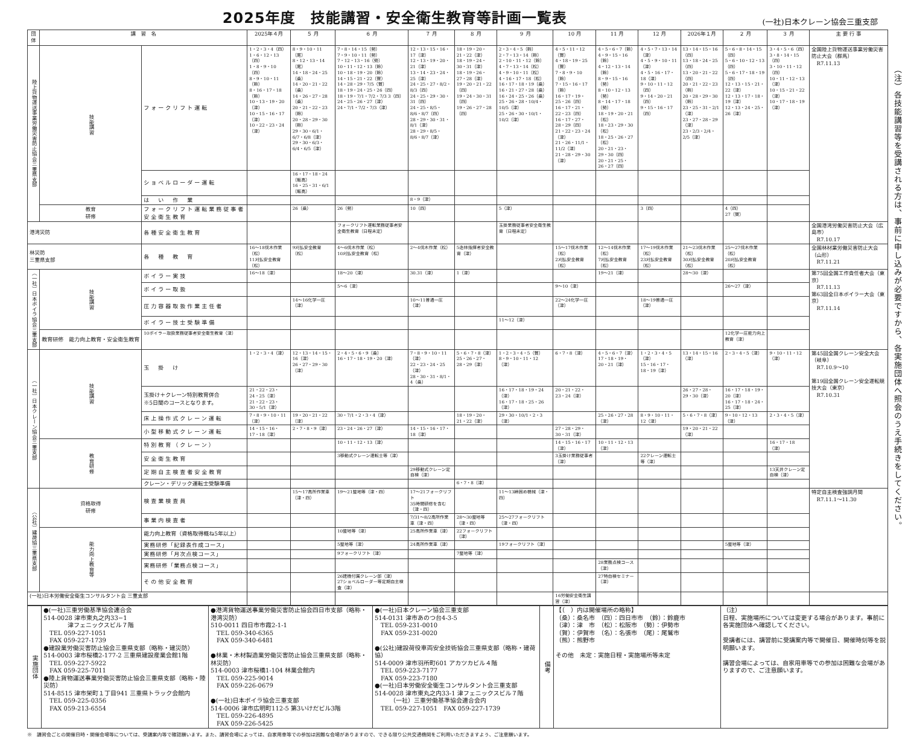2025年度　技能講習・安全衛生教育等計画一覧表
(一社)日本クレーン協会三重支部
| 団体 | 講 習 名 | | 2025年４月 | ５ 月 | ６ 月 | ７ 月 | ８ 月 | ９ 月 | 10 月 | 11 月 | 12 月 | 2026年１月 | ２ 月 | ３ 月 | 主 要 行 事 |
| --- | --- | --- | --- | --- | --- | --- | --- | --- | --- | --- | --- | --- | --- | --- | --- |
| 陸上貨物運送事業労働災害防止協会三重県支部 | 技能講習 | フォークリフト運転 | 1・2・3・4（四） 1・6・12・13（四） 1・8・9・10（四） 8・9・10・11（鈴） 8・16・17・18（鈴） 10・13・19・20（津） 10・15・16・17（津） 10・22・23・24（津） | 8・9・10・11（尾） 8・12・13・14（尾） 14・18・24・25（桑） 14・20・21・22（桑） 14・26・27・28（桑） 20・21・22・23（鈴） 20・28・29・30（鈴） 29・30・6/1・6/7・6/8（津） 29・30・6/3・6/4・6/5（津） | 7・8・14・15（勢） 7・9・10・11（勢） 7・12・13・16（勢） 10・11・12・13（鈴） 10・18・19・20（鈴） 14・15・21・22（賀） 14・28・29・7/5（賀） 18・19・24・25・26（四） 18・19・7/1・7/2・7/3 3（四） 24・25・26・27（津） 24・7/1・7/2・7/3（津） | 12・13・15・16・17（津） 12・13・19・20・21（津） 13・14・23・24・25（津） 24・25・27・8/2・8/3（四） 24・25・29・30・31（四） 24・25・8/5・8/6・8/7（四） 28・29・30・31・8/1（津） 28・29・8/5・8/6・8/7（津） | 18・19・20・21・22（津） 18・19・24・30・31（津） 18・19・26・27・28（津） 19・20・21・22（四） 19・24・30・31（四） 19・26・27・28（四） | 2・3・4・5（鈴） 2・7・13・14（鈴） 2・10・11・12（鈴） 4・7・13・14（松） 4・9・10・11（松） 4・16・17・18（松） 16・17・18・19（桑） 16・21・27・28（桑） 16・24・25・26（桑） 25・26・28・10/4・10/5（津） 25・26・30・10/1・10/2（津） | 4・5・11・12（賀） 4・18・19・25（賀） 7・8・9・10（鈴） 7・15・16・17（鈴） 16・17・19・25・26（四） 16・17・21・22・23（四） 16・17・27・28・29（四） 21・22・23・24（津） 21・26・11/1・11/2（津） 21・28・29・30（津） | 4・5・6・7（鈴） 4・9・15・16（鈴） 4・12・13・14（鈴） 8・9・15・16（勢） 8・10・12・13（勢） 8・14・17・18（勢） 18・19・20・21（松） 18・23・29・30（松） 18・25・26・27（松） 20・21・23・29・30（四） 20・21・25・26・27（四） | 4・5・7・13・14（津） 4・5・9・10・11（津） 4・5・16・17・18（津） 9・10・11・12（四） 9・14・20・21（四） 9・15・16・17（四） | 13・14・15・16（四） 13・18・24・25（四） 13・20・21・22（四） 20・21・22・23（鈴） 20・28・29・30（鈴） 23・25・31・2/1（津） 23・27・28・29（津） 23・2/3・2/4・2/5（津） | 5・6・8・14・15（四） 5・6・10・12・13（四） 5・6・17・18・19（四） 12・13・15・21・22（津） 12・13・17・18・19（津） 12・13・24・25・26（津） | 3・4・5・6（四） 3・8・14・15（四） 3・10・11・12（四） 10・11・12・13（津） 10・15・21・22（津） 10・17・18・19（津） | 全国陸上貨物運送事業労働災害防止大会（群馬） R7.11.13 |
| | | ショベルローダー運転 | | 16・17・18・24（飯高） 16・25・31・6/1（飯高） | | | | | | | | | | | |
| | | は い 作 業 | | | | 8・9（津） | | | | | | | | | |
| | 教育 研修 | フォークリフト運転業務従事者 安全衛生教育 | | 26（桑） | 26（勢） | 10（四） | | 5（津） | | | 3（四） | | 4（四） 27（賀） | | |
| 港湾災防 | | 各種安全衛生教育 | | | フォークリフト運転業務従事者安全衛生教育（日程未定） | | | 玉掛業務従事者安全衛生教育（日程未定） | | | | | | | 全国港湾労働災害防止大会（広島市） R7.10.17 |
| 林災防 三重県支部 | | 各 種 教 育 | 16〜18伐木作業（松） 11刈払安全教育（松） | 9刈払安全教育（松） | 4〜6伐木作業（松） 10刈払安全教育（松） | 2〜4伐木作業（松） | 5造林指揮者安全教育（津） | | 15〜17伐木作業（松） 2刈払安全教育（松） | 12〜14伐木作業（松） 7刈払安全教育（松） | 17〜19伐木作業（松） 23刈払安全教育（松） | 21〜23伐木作業（松） 30刈払安全教育（松） | 25〜27伐木作業（松） 20刈払安全教育（松） | | 全国林材業労働災害防止大会（山形） R7.11.21 |
| （一社）日本ボイラ協会三重支部 | 技能講習 | ボイラー実技 | 16〜18（津） | | 18〜20（津） | 30.31（津） | 1（津） | | | 19〜21（津） | | 28〜30（津） | | | 第75回全国工作責任者大会（東京） R7.11.13 第63回全日本ボイラー大会（東京） R7.11.14 |
| | | ボイラー取扱 | | | 5〜6（津） | | | | 9〜10（津） | | | | 26〜27（津） | | |
| | | 圧力容器取扱作業主任者 | | 14〜16化学一圧（津） | | 10〜11普通一圧（津） | | | 22〜24化学一圧（津） | | 18〜19普通一圧（津） | | | | |
| | | ボイラー技士受験準備 | | | | | | 11〜12（津） | | | | | | | |
| | 教育研修 能力向上教育・安全衛生教育 | 10ボイラー取扱業務従事者安全衛生教育（津） | | | | | | | | | | | 12化学一圧能力向上教育（津） | | |
| （一社）日本クレーン協会三重支部 | 技能講習 | 玉 掛 け | 1・2・3・4（津） | 12・13・14・15・16（津） 26・27・29・30（津） | 2・4・5・6・9（桑） 16・17・18・19・20（津） | 7・8・9・10・11（津） 22・23・24・25（津） 28・30・31・8/1・4（桑） | 5・6・7・8（津） 25・26・27・28・29（津） | 1・2・3・4・5（賀） 8・9・10・11・12（津） | 6・7・8（津） | 4・5・6・7（津） 17・18・19・20・21（津） | 1・2・3・4・5（津） 15・16・17・18・19（津） | 13・14・15・16（津） | 2・3・4・5（津） | 9・10・11・12（津） | 第45回全国クレーン安全大会（岐阜） R7.10.9〜10 第19回全国クレーン安全運転競技大会（東京） R7.10.31 |
| | | 玉掛け＋クレーン特別教育併合 ※5日間のコースとなります。 | 21・22・23・24・25（津） 21・22・23・30・5/1（津） | | | | | 16・17・18・19・24（津） 16・17・18・25・26（津） | 20・21・22・23・24（津） | | | 26・27・28・29・30（津） | 16・17・18・19・20（津） 16・17・18・24・25（津） | | |
| | | 床上操作式クレーン運転 | 7・8・9・10・11（津） | 19・20・21・22（津） | 30・7/1・2・3・4（津） | | 18・19・20・21・22（津） | 29・30・10/1・2・3（津） | | 25・26・27・28（津） | 8・9・10・11・12（津） | 5・6・7・8（津） | 9・10・12・13（津） | 2・3・4・5（津） | |
| | | 小型移動式クレーン運転 | 14・15・16・17・18（津） | 2・7・8・9（津） | 23・24・26・27（津） | 14・15・16・17・18（津） | | | 27・28・29・30・31（津） | | | 19・20・21・22（津） | | | |
| | 教育研修 | 特別教育（クレーン） | | | 10・11・12・13（津） | | | | 14・15・16・17（津） | 10・11・12・13（津） | | | | 16・17・18（津） | |
| | | 安全衛生教育 | | | 3移動式クレーン運転士等（津） | | | | 3玉掛け業務従事者（津） | | 22クレーン運転士等（津） | | | | |
| | | 定期自主検査者安全教育 | | | | 29移動式クレーン定自検（津） | | | | | | | | 13天井クレーン定自検（津） | |
| | | クレーン・デリック運転士受験準備 | | | | | 6・7・8（津） | | | | | | | | |
| （公社）建荷協三重県支部 | 資格取得 研修 | 検査業検査員 | | 15〜17高所作業車（津・四） | 19〜21整地等（津・四） | 17〜21フォークリフト 35時間研修を含む（津・四） | | 11〜13締固め機械（津・四） | | | | | | | 特定自主検査強調月間 R7.11.1〜11.30 |
| | | 事業内検査者 | | | | 7/31〜8/2高所作業車（津・四） | 28〜30整地等（津・四） | 25〜27フォークリフト（津・四） | | | | | | | |
| | 能力向上教育等 | 能力向上教育（資格取得概ね5年以上） | | | 10整地等（津） | 25高所作業車（津） | 22フォークリフト（津） | | | | | | | | |
| | | 実務研修「記録表作成コース」 | | | 5整地等（津） | 24高所作業車（津） | | 19フォークリフト（津） | | | | | 5整地等（津） | | |
| | | 実務研修「月次点検コース」 | | | 9フォークリフト（津） | | 7整地等（津） | | | | | | | | |
| | | 実務研修「業務点検コース」 | | | | | | | | 28業務点検コース（津） | | | | | |
| | | その他安全教育 | | | 26建機付属クレーン部（津） 27ショベルローダー等定期自主検査（津） | | | | | 27特自検セミナー（津） | | | | | |
| (一社)日本労働安全衛生コンサルタント会 三重支部 | | | | | | | | | 16労働安全衛生講習（津） | | | | | | |
| 実施団体 | ●(一社)三重労働基準協会連合会 514-0028 津市東丸之内33−1 津フェニックスビル７階 TEL 059-227-1051 FAX 059-227-1739 ●建設業労働災害防止協会三重県支部（略称・建災防） 514-0003 津市桜橋2-177-2 三重県建設産業会館1階 TEL 059-227-5922 FAX 059-225-7011 ●陸上貨物運送事業労働災害防止協会三重県支部（略称・陸災防） 514-8515 津市栄町１丁目941 三重県トラック会館内 TEL 059-225-0356 FAX 059-213-6554 | ●港湾貨物運送事業労働災害防止協会四日市支部（略称・港湾災防） 510-0011 四日市市霞2-1-1 TEL 059-340-6365 FAX 059-340-6481 ●林業・木材製造業労働災害防止協会三重県支部（略称・林災防） 514-0003 津市桜橋1-104 林業会館内 TEL 059-225-9014 FAX 059-226-0679 ●(一社)日本ボイラ協会三重支部 514-0006 津市広明町112-5 第3いけだビル3階 TEL 059-226-4895 FAX 059-226-5425 | ●(一社)日本クレーン協会三重支部 514-0131 津市あのつ台4-3-5 TEL 059-231-0010 FAX 059-231-0020 ●(公社)建設荷役車両安全技術協会三重県支部（略称・建荷協） 514-0009 津市羽所町601 アカツカビル４階 TEL 059-223-7177 FAX 059-223-7180 ●(一社)日本労働安全衛生コンサルタント会三重支部 514-0028 津市東丸之内33-1 津フェニックスビル７階 （一社）三重労働基準協会連合会内 TEL 059-227-1051 FAX 059-227-1739 | 備考 | 【（ ）内は開催場所の略称】 （桑）：桑名市 （四）：四日市市 （鈴）：鈴鹿市 （津）：津 市 （松）：松阪市 （勢）：伊勢市 （賀）：伊賀市 （名）：名張市 （尾）：尾鷲市 （熊）：熊野市 その他 未定：実施日程・実施場所等未定 | （注） 日程、実施場所については変更する場合があります。事前に各実施団体へ確認してください。 受講者には、講習前に受講案内等で開催日、開催時刻等を説明願います。 講習会場によっては、自家用車等での参加は困難な会場がありますので、ご注意願います。 |
（注）各技能講習等を受講される方は、事前に申し込みが必要ですから、各実施団体へ照会のうえ手続きをしてください。
※　講習会ごとの開催日時・開催会場等については、受講案内等で確認願います。また、講習会場によっては、自家用車等での参加は困難な会場がありますので、できる限り公共交通機関をご利用いただきますよう、ご注意願います。